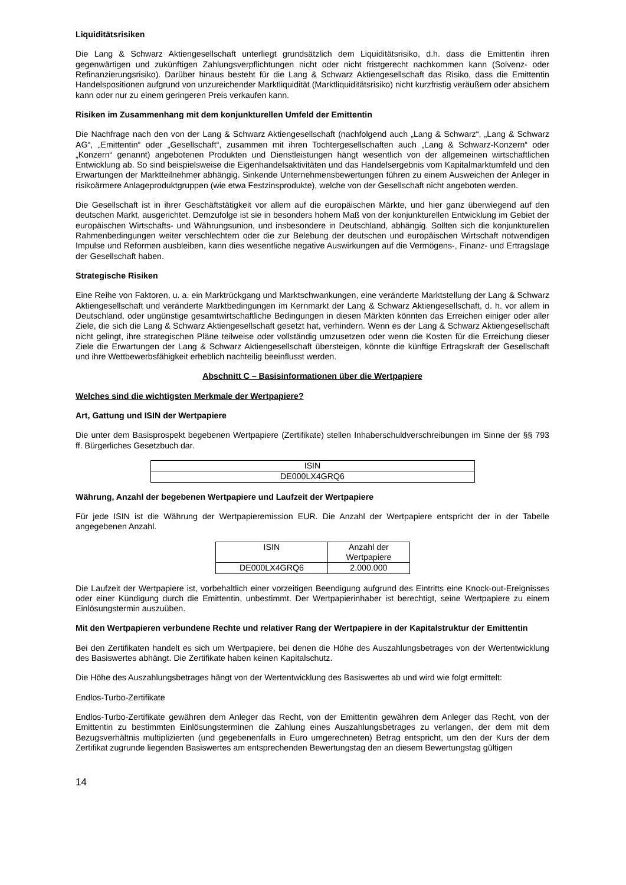Liquiditätsrisiken
Die Lang & Schwarz Aktiengesellschaft unterliegt grundsätzlich dem Liquiditätsrisiko, d.h. dass die Emittentin ihren gegenwärtigen und zukünftigen Zahlungsverpflichtungen nicht oder nicht fristgerecht nachkommen kann (Solvenz- oder Refinanzierungsrisiko). Darüber hinaus besteht für die Lang & Schwarz Aktiengesellschaft das Risiko, dass die Emittentin Handelspositionen aufgrund von unzureichender Marktliquidität (Marktliquiditätsrisiko) nicht kurzfristig veräußern oder absichern kann oder nur zu einem geringeren Preis verkaufen kann.
Risiken im Zusammenhang mit dem konjunkturellen Umfeld der Emittentin
Die Nachfrage nach den von der Lang & Schwarz Aktiengesellschaft (nachfolgend auch „Lang & Schwarz“, „Lang & Schwarz AG“, „Emittentin“ oder „Gesellschaft“, zusammen mit ihren Tochtergesellschaften auch „Lang & Schwarz-Konzern“ oder „Konzern“ genannt) angebotenen Produkten und Dienstleistungen hängt wesentlich von der allgemeinen wirtschaftlichen Entwicklung ab. So sind beispielsweise die Eigenhandelsaktivitäten und das Handelsergebnis vom Kapitalmarktumfeld und den Erwartungen der Marktteilnehmer abhängig. Sinkende Unternehmensbewertungen führen zu einem Ausweichen der Anleger in risikoärmere Anlageproduktgruppen (wie etwa Festzinsprodukte), welche von der Gesellschaft nicht angeboten werden.
Die Gesellschaft ist in ihrer Geschäftstätigkeit vor allem auf die europäischen Märkte, und hier ganz überwiegend auf den deutschen Markt, ausgerichtet. Demzufolge ist sie in besonders hohem Maß von der konjunkturellen Entwicklung im Gebiet der europäischen Wirtschafts- und Währungsunion, und insbesondere in Deutschland, abhängig. Sollten sich die konjunkturellen Rahmenbedingungen weiter verschlechtern oder die zur Belebung der deutschen und europäischen Wirtschaft notwendigen Impulse und Reformen ausbleiben, kann dies wesentliche negative Auswirkungen auf die Vermögens-, Finanz- und Ertragslage der Gesellschaft haben.
Strategische Risiken
Eine Reihe von Faktoren, u. a. ein Marktrückgang und Marktschwankungen, eine veränderte Marktstellung der Lang & Schwarz Aktiengesellschaft und veränderte Marktbedingungen im Kernmarkt der Lang & Schwarz Aktiengesellschaft, d. h. vor allem in Deutschland, oder ungünstige gesamtwirtschaftliche Bedingungen in diesen Märkten könnten das Erreichen einiger oder aller Ziele, die sich die Lang & Schwarz Aktiengesellschaft gesetzt hat, verhindern. Wenn es der Lang & Schwarz Aktiengesellschaft nicht gelingt, ihre strategischen Pläne teilweise oder vollständig umzusetzen oder wenn die Kosten für die Erreichung dieser Ziele die Erwartungen der Lang & Schwarz Aktiengesellschaft übersteigen, könnte die künftige Ertragskraft der Gesellschaft und ihre Wettbewerbsfähigkeit erheblich nachteilig beeinflusst werden.
Abschnitt C – Basisinformationen über die Wertpapiere
Welches sind die wichtigsten Merkmale der Wertpapiere?
Art, Gattung und ISIN der Wertpapiere
Die unter dem Basisprospekt begebenen Wertpapiere (Zertifikate) stellen Inhaberschuldverschreibungen im Sinne der §§ 793 ff. Bürgerliches Gesetzbuch dar.
| ISIN |
| DE000LX4GRQ6 |
Währung, Anzahl der begebenen Wertpapiere und Laufzeit der Wertpapiere
Für jede ISIN ist die Währung der Wertpapieremission EUR. Die Anzahl der Wertpapiere entspricht der in der Tabelle angegebenen Anzahl.
| ISIN | Anzahl der Wertpapiere |
| DE000LX4GRQ6 | 2.000.000 |
Die Laufzeit der Wertpapiere ist, vorbehaltlich einer vorzeitigen Beendigung aufgrund des Eintritts eine Knock-out-Ereignisses oder einer Kündigung durch die Emittentin, unbestimmt. Der Wertpapierinhaber ist berechtigt, seine Wertpapiere zu einem Einlösungstermin auszuüben.
Mit den Wertpapieren verbundene Rechte und relativer Rang der Wertpapiere in der Kapitalstruktur der Emittentin
Bei den Zertifikaten handelt es sich um Wertpapiere, bei denen die Höhe des Auszahlungsbetrages von der Wertentwicklung des Basiswertes abhängt. Die Zertifikate haben keinen Kapitalschutz.
Die Höhe des Auszahlungsbetrages hängt von der Wertentwicklung des Basiswertes ab und wird wie folgt ermittelt:
Endlos-Turbo-Zertifikate
Endlos-Turbo-Zertifikate gewähren dem Anleger das Recht, von der Emittentin gewähren dem Anleger das Recht, von der Emittentin zu bestimmten Einlösungsterminen die Zahlung eines Auszahlungsbetrages zu verlangen, der dem mit dem Bezugsverhältnis multiplizierten (und gegebenenfalls in Euro umgerechneten) Betrag entspricht, um den der Kurs der dem Zertifikat zugrunde liegenden Basiswertes am entsprechenden Bewertungstag den an diesem Bewertungstag gültigen
14